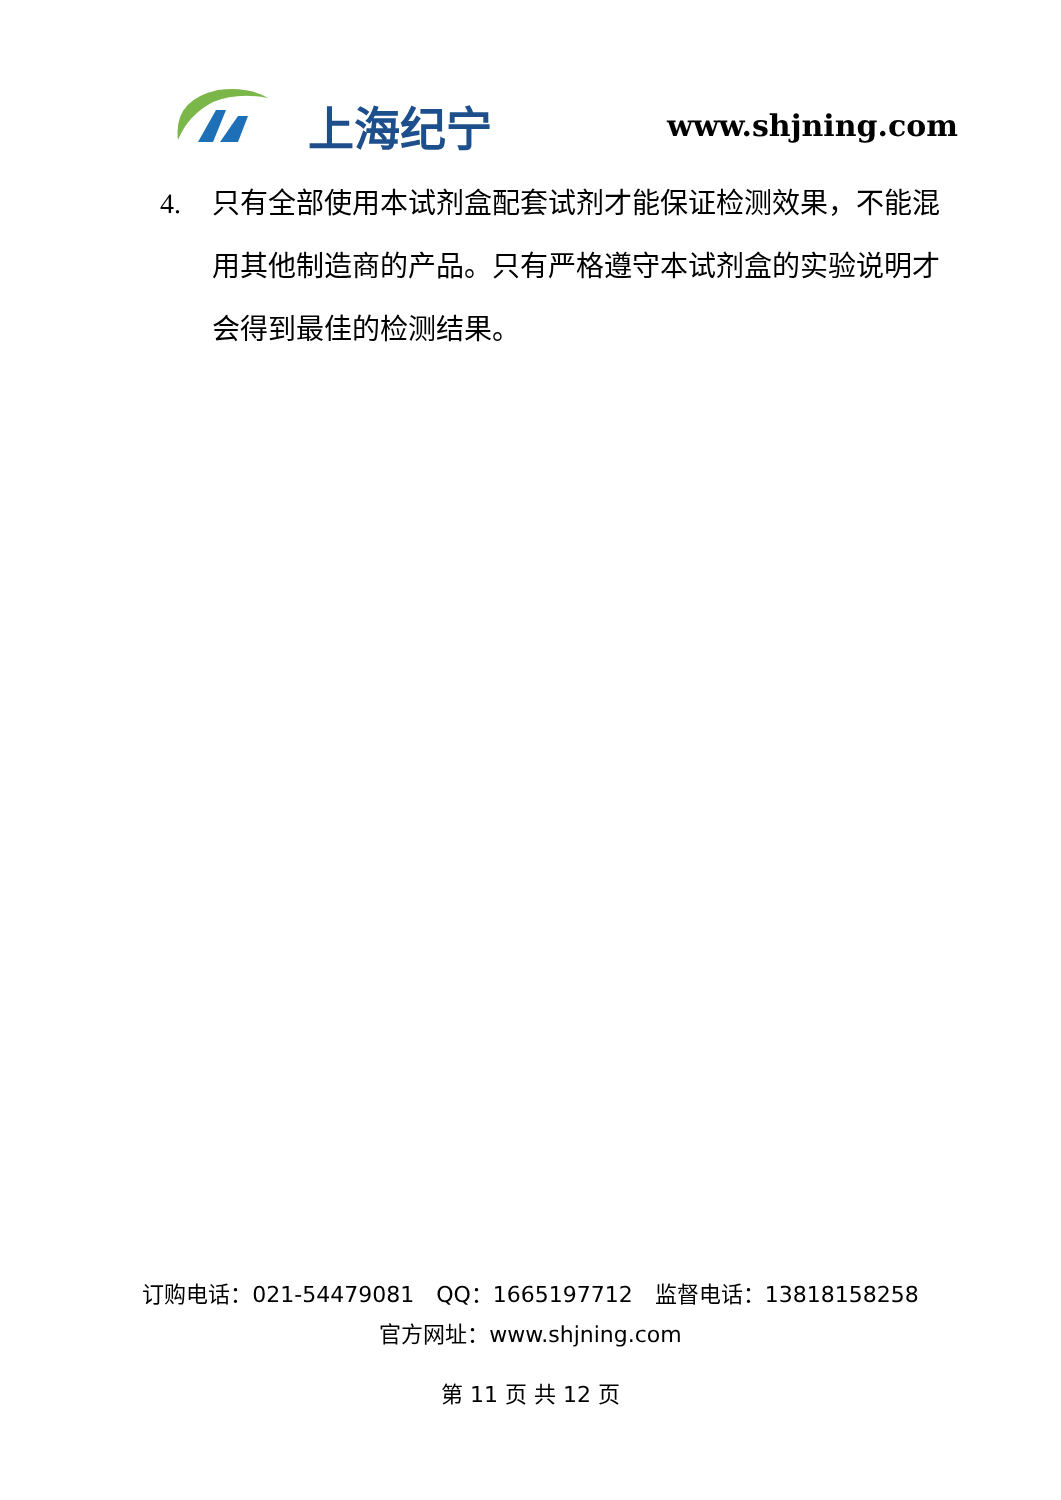上海纪宁 www.shjning.com
4. 只有全部使用本试剂盒配套试剂才能保证检测效果，不能混用其他制造商的产品。只有严格遵守本试剂盒的实验说明才会得到最佳的检测结果。
订购电话：021-54479081　QQ：1665197712　监督电话：13818158258
官方网址：www.shjning.com
第 11 页 共 12 页